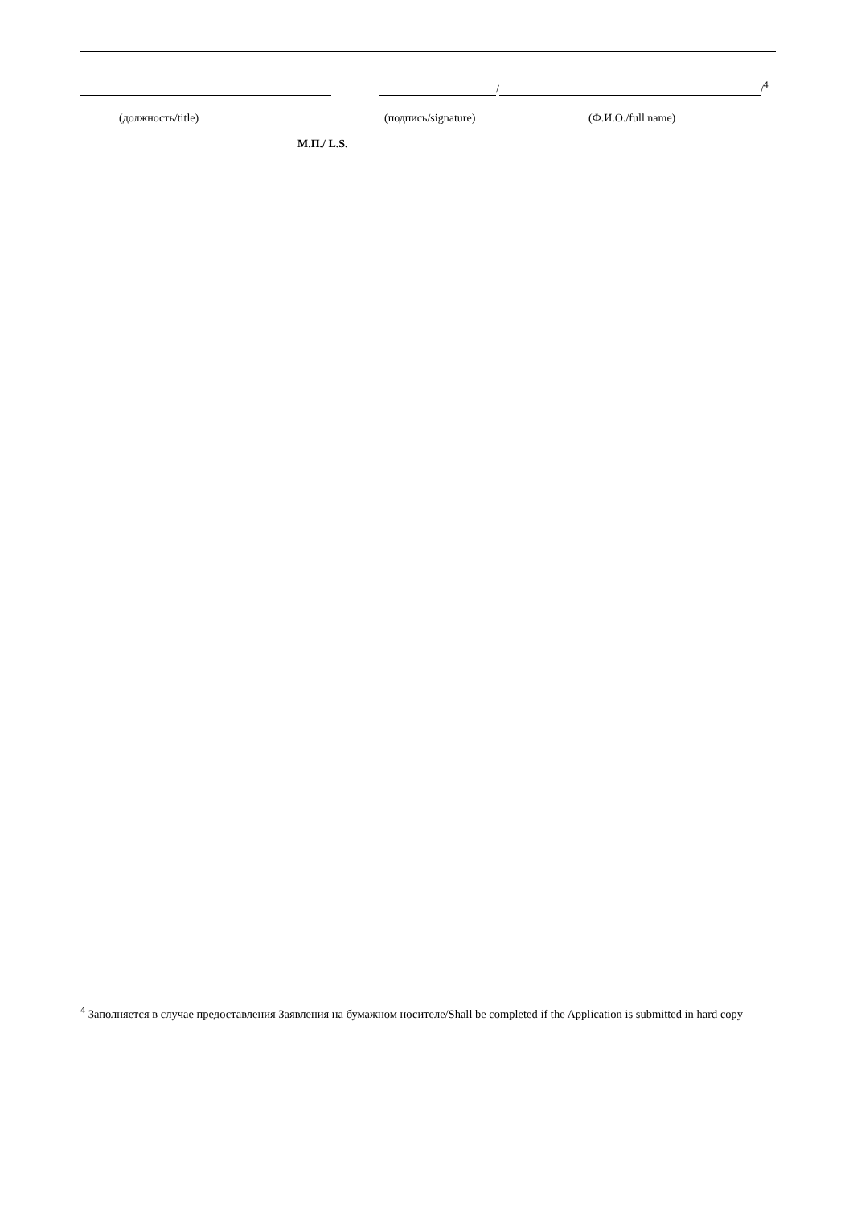/
/<sup>4</sup>
(должность/title) (подпись/signature) (Ф.И.О./full name)
М.П./ L.S.
<sup>4</sup> Заполняется в случае предоставления Заявления на бумажном носителе/Shall be completed if the Application is submitted in hard copy